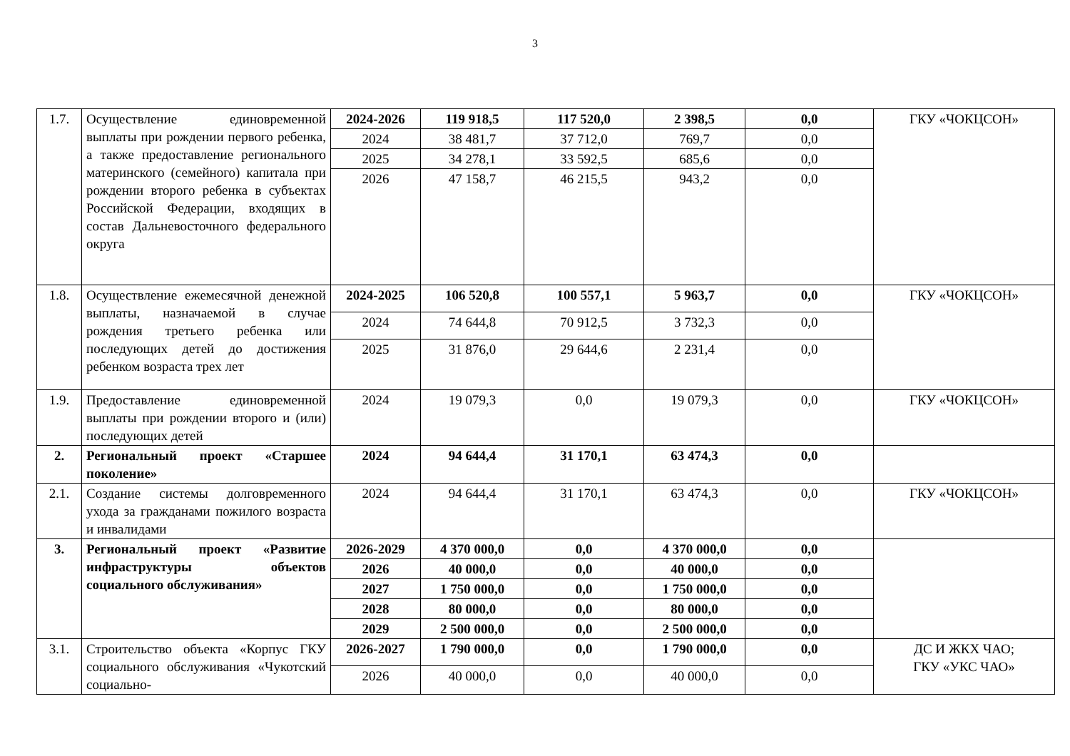3
| 1.7. | Осуществление единовременной выплаты при рождении первого ребенка, а также предоставление регионального материнского (семейного) капитала при рождении второго ребенка в субъектах Российской Федерации, входящих в состав Дальневосточного федерального округа | 2024-2026 | 119 918,5 | 117 520,0 | 2 398,5 | 0,0 | ГКУ «ЧОКЦСОН» |
| | | 2024 | 38 481,7 | 37 712,0 | 769,7 | 0,0 | |
| | | 2025 | 34 278,1 | 33 592,5 | 685,6 | 0,0 | |
| | | 2026 | 47 158,7 | 46 215,5 | 943,2 | 0,0 | |
| 1.8. | Осуществление ежемесячной денежной выплаты, назначаемой в случае рождения третьего ребенка или последующих детей до достижения ребенком возраста трех лет | 2024-2025 | 106 520,8 | 100 557,1 | 5 963,7 | 0,0 | ГКУ «ЧОКЦСОН» |
| | | 2024 | 74 644,8 | 70 912,5 | 3 732,3 | 0,0 | |
| | | 2025 | 31 876,0 | 29 644,6 | 2 231,4 | 0,0 | |
| 1.9. | Предоставление единовременной выплаты при рождении второго и (или) последующих детей | 2024 | 19 079,3 | 0,0 | 19 079,3 | 0,0 | ГКУ «ЧОКЦСОН» |
| 2. | Региональный проект «Старшее поколение» | 2024 | 94 644,4 | 31 170,1 | 63 474,3 | 0,0 | |
| 2.1. | Создание системы долговременного ухода за гражданами пожилого возраста и инвалидами | 2024 | 94 644,4 | 31 170,1 | 63 474,3 | 0,0 | ГКУ «ЧОКЦСОН» |
| 3. | Региональный проект «Развитие инфраструктуры объектов социального обслуживания» | 2026-2029 | 4 370 000,0 | 0,0 | 4 370 000,0 | 0,0 | |
| | | 2026 | 40 000,0 | 0,0 | 40 000,0 | 0,0 | |
| | | 2027 | 1 750 000,0 | 0,0 | 1 750 000,0 | 0,0 | |
| | | 2028 | 80 000,0 | 0,0 | 80 000,0 | 0,0 | |
| | | 2029 | 2 500 000,0 | 0,0 | 2 500 000,0 | 0,0 | |
| 3.1. | Строительство объекта «Корпус ГКУ социального обслуживания «Чукотский социально- | 2026-2027 | 1 790 000,0 | 0,0 | 1 790 000,0 | 0,0 | ДС И ЖКХ ЧАО; ГКУ «УКС ЧАО» |
| | | 2026 | 40 000,0 | 0,0 | 40 000,0 | 0,0 | |